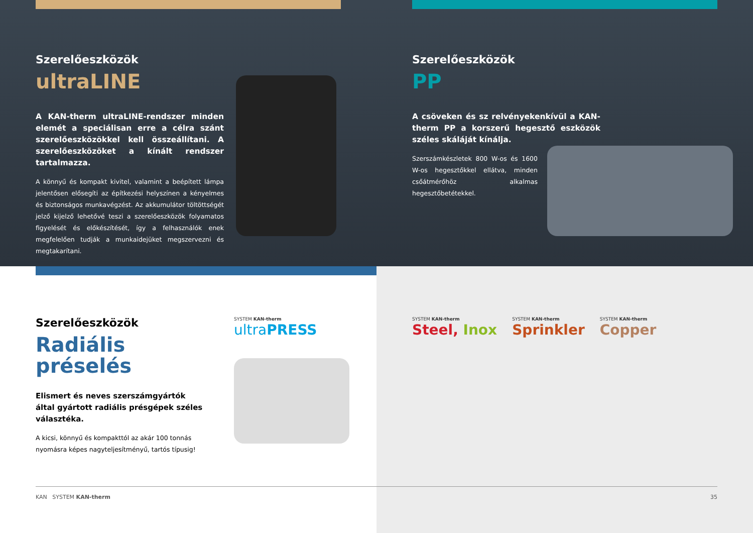Szerelőeszközök
ultraLINE
A KAN-therm ultraLINE-rendszer minden elemét a speciálisan erre a célra szánt szerelőeszközökkel kell összeállítani. A szerelőeszközöket a kínált rendszer tartalmazza.
A könnyű és kompakt kivitel, valamint a beépített lámpa jelentősen elősegíti az építkezési helyszínen a kényelmes és biztonságos munkavégzést. Az akkumulátor töltöttségét jelző kijelző lehetővé teszi a szerelőeszközök folyamatos figyelését és előkészítését, így a felhasználók enek megfelelően tudják a munkaidejüket megszervezni és megtakarítani.
Szerelőeszközök
PP
A csöveken és sz relvényekenkívül a KAN-therm PP a korszerű hegesztő eszközök széles skáláját kínálja.
Szerszámkészletek 800 W-os és 1600 W-os hegesztőkkel ellátva, minden csőátmérőhöz alkalmas hegesztőbetétekkel.
Szerelőeszközök
Radiális
préselés
Elismert és neves szerszámgyártók által gyártott radiális présgépek széles választéka.
A kicsi, könnyű és kompakttól az akár 100 tonnás nyomásra képes nagyteljesítményű, tartós típusig!
SYSTEM KAN-therm
ultraPRESS
SYSTEM KAN-therm
Steel, Inox
SYSTEM KAN-therm
Sprinkler
SYSTEM KAN-therm
Copper
KAN SYSTEM KAN-therm 35